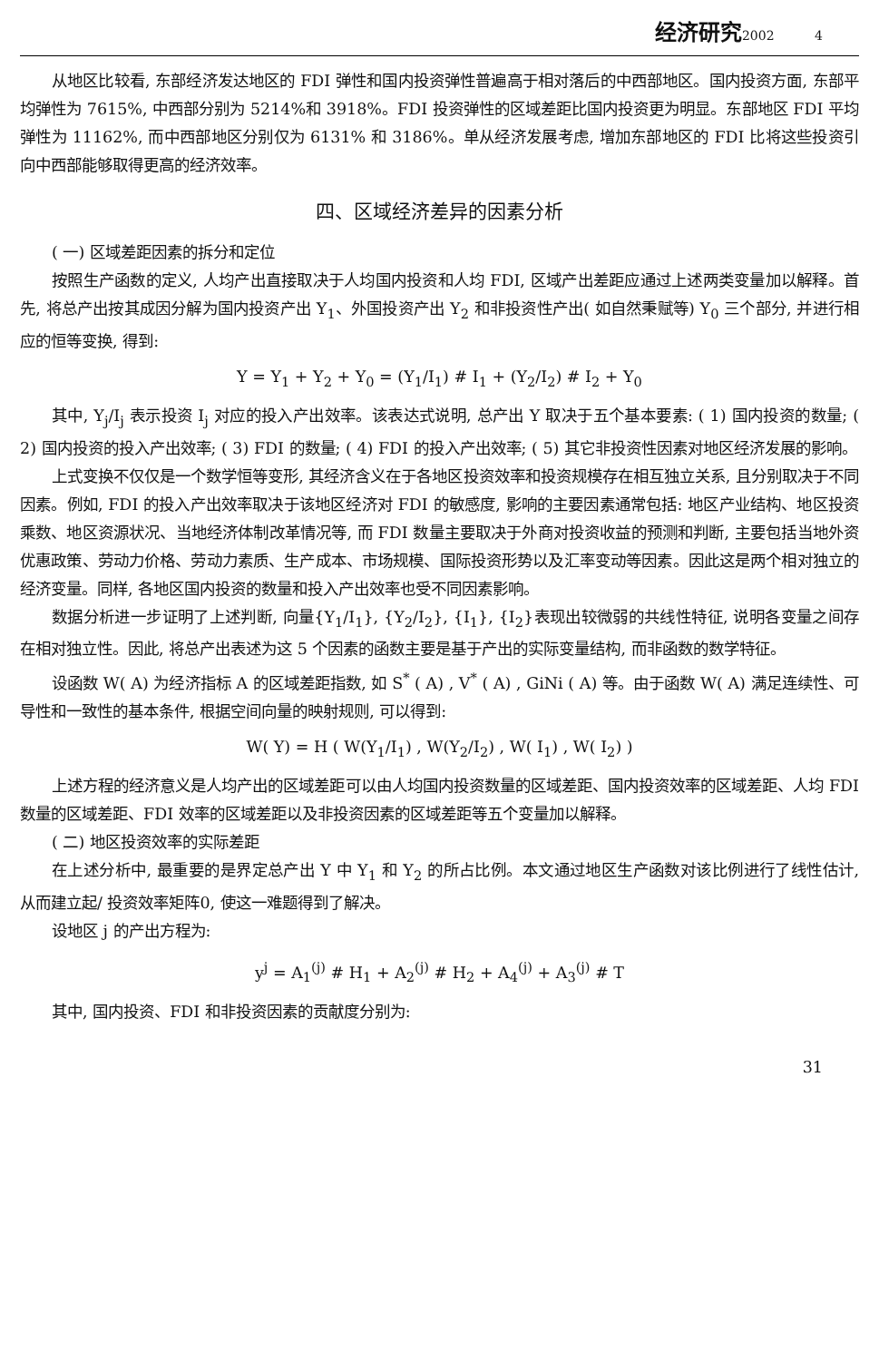经济研究2002 4
从地区比较看, 东部经济发达地区的 FDI 弹性和国内投资弹性普遍高于相对落后的中西部地区。国内投资方面, 东部平均弹性为 7615%, 中西部分别为 5214%和 3918%。FDI 投资弹性的区域差距比国内投资更为明显。东部地区 FDI 平均弹性为 11162%, 而中西部地区分别仅为 6131% 和 3186%。单从经济发展考虑, 增加东部地区的 FDI 比将这些投资引向中西部能够取得更高的经济效率。
四、区域经济差异的因素分析
( 一) 区域差距因素的拆分和定位
按照生产函数的定义, 人均产出直接取决于人均国内投资和人均 FDI, 区域产出差距应通过上述两类变量加以解释。首先, 将总产出按其成因分解为国内投资产出 Y<sub>1</sub>、外国投资产出 Y<sub>2</sub> 和非投资性产出( 如自然秉赋等) Y<sub>0</sub> 三个部分, 并进行相应的恒等变换, 得到:
Y = Y<sub>1</sub> + Y<sub>2</sub> + Y<sub>0</sub> = (Y<sub>1</sub>/I<sub>1</sub>) # I<sub>1</sub> + (Y<sub>2</sub>/I<sub>2</sub>) # I<sub>2</sub> + Y<sub>0</sub>
其中, Y<sub>j</sub>/I<sub>j</sub> 表示投资 I<sub>j</sub> 对应的投入产出效率。该表达式说明, 总产出 Y 取决于五个基本要素: ( 1) 国内投资的数量; ( 2) 国内投资的投入产出效率; ( 3) FDI 的数量; ( 4) FDI 的投入产出效率; ( 5) 其它非投资性因素对地区经济发展的影响。
上式变换不仅仅是一个数学恒等变形, 其经济含义在于各地区投资效率和投资规模存在相互独立关系, 且分别取决于不同因素。例如, FDI 的投入产出效率取决于该地区经济对 FDI 的敏感度, 影响的主要因素通常包括: 地区产业结构、地区投资乘数、地区资源状况、当地经济体制改革情况等, 而 FDI 数量主要取决于外商对投资收益的预测和判断, 主要包括当地外资优惠政策、劳动力价格、劳动力素质、生产成本、市场规模、国际投资形势以及汇率变动等因素。因此这是两个相对独立的经济变量。同样, 各地区国内投资的数量和投入产出效率也受不同因素影响。
数据分析进一步证明了上述判断, 向量{Y<sub>1</sub>/I<sub>1</sub>}, {Y<sub>2</sub>/I<sub>2</sub>}, {I<sub>1</sub>}, {I<sub>2</sub>}表现出较微弱的共线性特征, 说明各变量之间存在相对独立性。因此, 将总产出表述为这 5 个因素的函数主要是基于产出的实际变量结构, 而非函数的数学特征。
设函数 W( A) 为经济指标 A 的区域差距指数, 如 S<sup>*</sup> ( A) , V<sup>*</sup> ( A) , GiNi ( A) 等。由于函数 W( A) 满足连续性、可导性和一致性的基本条件, 根据空间向量的映射规则, 可以得到:
W( Y) = H ( W(Y<sub>1</sub>/I<sub>1</sub>) , W(Y<sub>2</sub>/I<sub>2</sub>) , W( I<sub>1</sub>) , W( I<sub>2</sub>) )
上述方程的经济意义是人均产出的区域差距可以由人均国内投资数量的区域差距、国内投资效率的区域差距、人均 FDI 数量的区域差距、FDI 效率的区域差距以及非投资因素的区域差距等五个变量加以解释。
( 二) 地区投资效率的实际差距
在上述分析中, 最重要的是界定总产出 Y 中 Y<sub>1</sub> 和 Y<sub>2</sub> 的所占比例。本文通过地区生产函数对该比例进行了线性估计, 从而建立起/ 投资效率矩阵0, 使这一难题得到了解决。
设地区 j 的产出方程为:
y<sup>j</sup> = A<sub>1</sub><sup>(j)</sup> # H<sub>1</sub> + A<sub>2</sub><sup>(j)</sup> # H<sub>2</sub> + A<sub>4</sub><sup>(j)</sup> + A<sub>3</sub><sup>(j)</sup> # T
其中, 国内投资、FDI 和非投资因素的贡献度分别为:
31